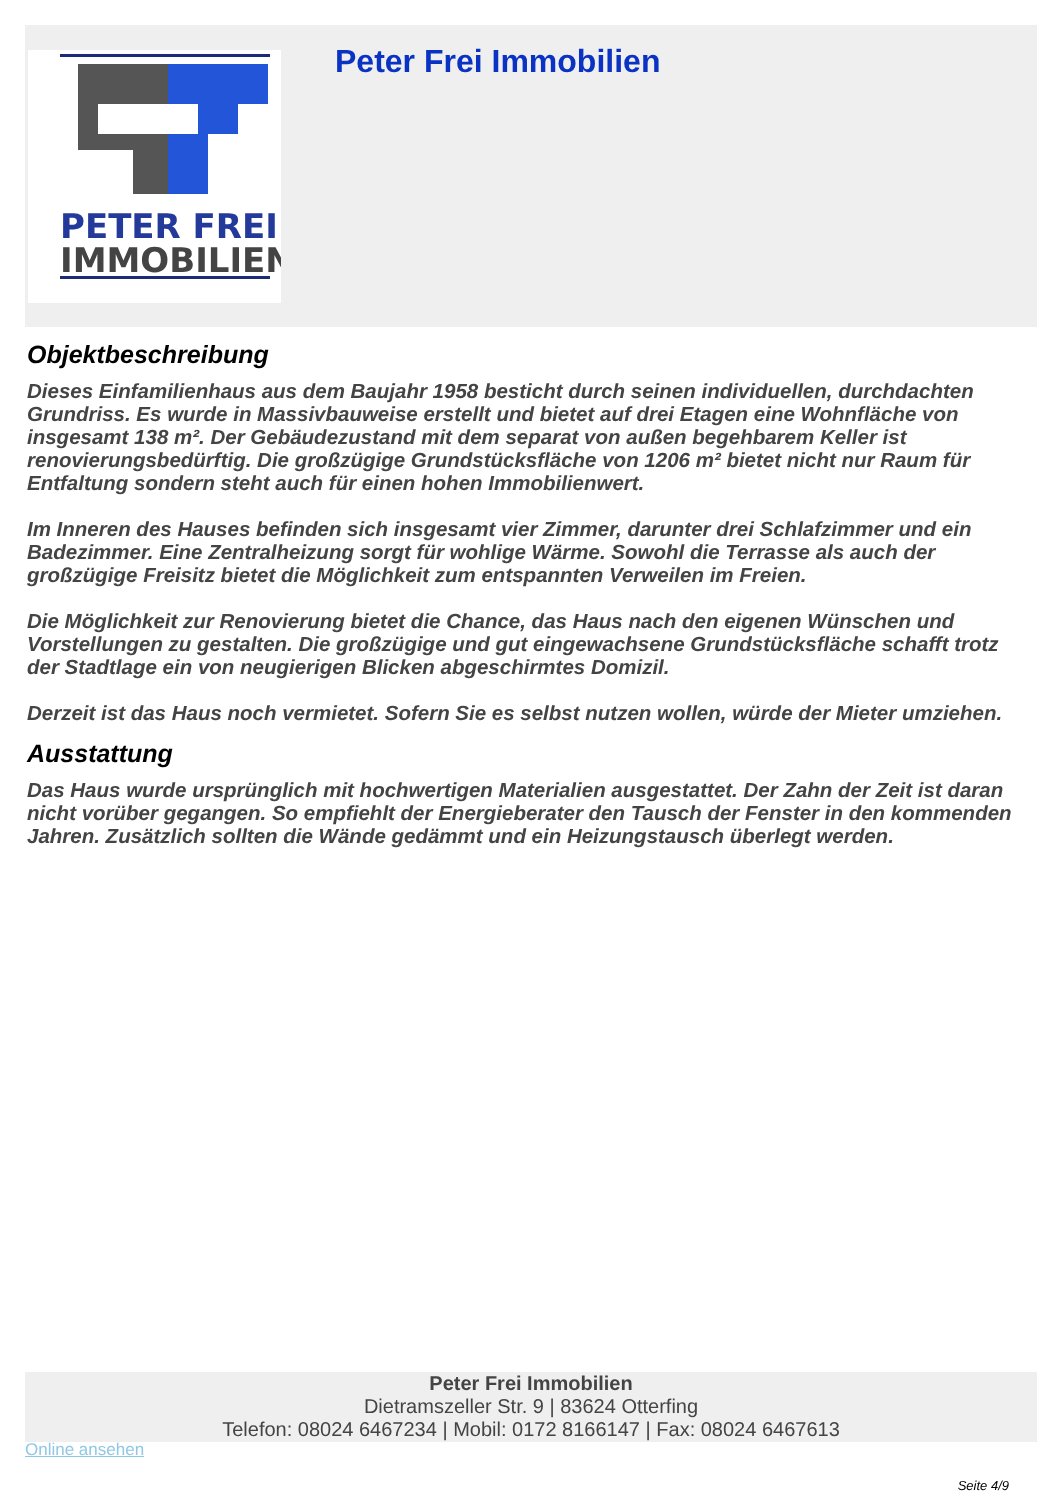PETER FREI
IMMOBILIEN
Peter Frei Immobilien
Objektbeschreibung
Dieses Einfamilienhaus aus dem Baujahr 1958 besticht durch seinen individuellen, durchdachten Grundriss. Es wurde in Massivbauweise erstellt und bietet auf drei Etagen eine Wohnfläche von insgesamt 138 m². Der Gebäudezustand mit dem separat von außen begehbarem Keller ist renovierungsbedürftig. Die großzügige Grundstücksfläche von 1206 m² bietet nicht nur Raum für Entfaltung sondern steht auch für einen hohen Immobilienwert.
Im Inneren des Hauses befinden sich insgesamt vier Zimmer, darunter drei Schlafzimmer und ein Badezimmer. Eine Zentralheizung sorgt für wohlige Wärme. Sowohl die Terrasse als auch der großzügige Freisitz bietet die Möglichkeit zum entspannten Verweilen im Freien.
Die Möglichkeit zur Renovierung bietet die Chance, das Haus nach den eigenen Wünschen und Vorstellungen zu gestalten. Die großzügige und gut eingewachsene Grundstücksfläche schafft trotz der Stadtlage ein von neugierigen Blicken abgeschirmtes Domizil.
Derzeit ist das Haus noch vermietet. Sofern Sie es selbst nutzen wollen, würde der Mieter umziehen.
Ausstattung
Das Haus wurde ursprünglich mit hochwertigen Materialien ausgestattet. Der Zahn der Zeit ist daran nicht vorüber gegangen. So empfiehlt der Energieberater den Tausch der Fenster in den kommenden Jahren. Zusätzlich sollten die Wände gedämmt und ein Heizungstausch überlegt werden.
Peter Frei Immobilien
Dietramszeller Str. 9 | 83624 Otterfing
Telefon: 08024 6467234 | Mobil: 0172 8166147 | Fax: 08024 6467613
Online ansehen
Seite 4/9